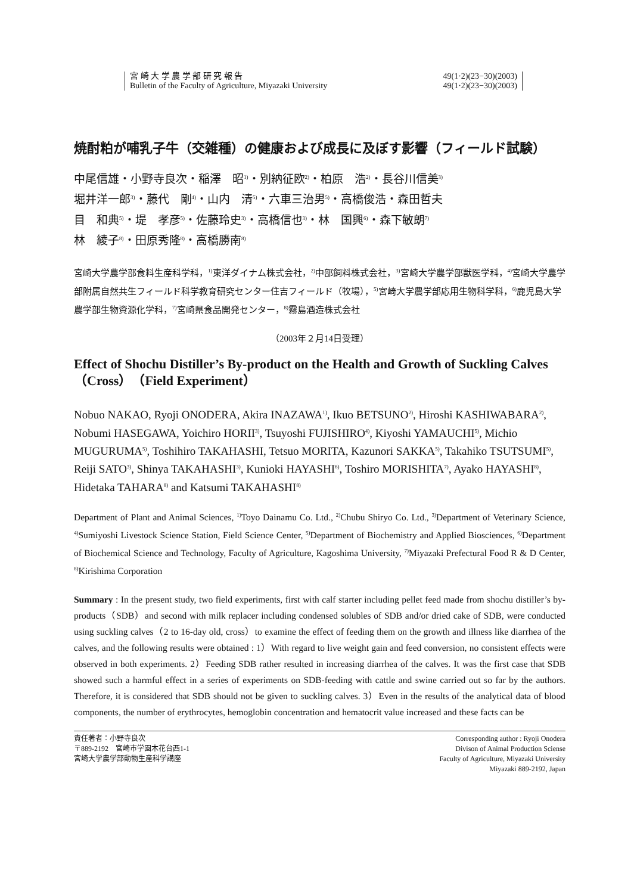宮 崎 大 学 農 学 部 研 究 報 告 49(1·2)(23−30)(2003)
Bulletin of the Faculty of Agriculture, Miyazaki University 49(1·2)(23−30)(2003)
焼酎粕が哺乳子牛（交雑種）の健康および成長に及ぼす影響（フィールド試験）
中尾信雄・小野寺良次・稲澤　昭<sup>1)</sup>・別納征欧<sup>2)</sup>・柏原　浩<sup>2)</sup>・長谷川信美<sup>3)</sup>
堀井洋一郎<sup>3)</sup>・藤代　剛<sup>4)</sup>・山内　清<sup>5)</sup>・六車三治男<sup>5)</sup>・高橋俊浩・森田哲夫
目　和典<sup>5)</sup>・堤　孝彦<sup>5)</sup>・佐藤玲史<sup>3)</sup>・高橋信也<sup>3)</sup>・林　国興<sup>6)</sup>・森下敏朗<sup>7)</sup>
林　綾子<sup>8)</sup>・田原秀隆<sup>8)</sup>・高橋勝南<sup>8)</sup>
宮崎大学農学部食料生産科学科，<sup>1)</sup>東洋ダイナム株式会社，<sup>2)</sup>中部飼料株式会社，<sup>3)</sup>宮崎大学農学部獣医学科，<sup>4)</sup>宮崎大学農学部附属自然共生フィールド科学教育研究センター住吉フィールド（牧場），<sup>5)</sup>宮崎大学農学部応用生物科学科，<sup>6)</sup>鹿児島大学農学部生物資源化学科，<sup>7)</sup>宮崎県食品開発センター，<sup>8)</sup>霧島酒造株式会社
（2003年２月14日受理）
Effect of Shochu Distiller’s By-product on the Health and Growth of Suckling Calves（Cross）（Field Experiment）
Nobuo NAKAO, Ryoji ONODERA, Akira INAZAWA<sup>1)</sup>, Ikuo BETSUNO<sup>2)</sup>, Hiroshi KASHIWABARA<sup>2)</sup>, Nobumi HASEGAWA, Yoichiro HORII<sup>3)</sup>, Tsuyoshi FUJISHIRO<sup>4)</sup>, Kiyoshi YAMAUCHI<sup>5)</sup>, Michio MUGURUMA<sup>5)</sup>, Toshihiro TAKAHASHI, Tetsuo MORITA, Kazunori SAKKA<sup>5)</sup>, Takahiko TSUTSUMI<sup>5)</sup>, Reiji SATO<sup>3)</sup>, Shinya TAKAHASHI<sup>3)</sup>, Kunioki HAYASHI<sup>6)</sup>, Toshiro MORISHITA<sup>7)</sup>, Ayako HAYASHI<sup>8)</sup>, Hidetaka TAHARA<sup>8)</sup> and Katsumi TAKAHASHI<sup>8)</sup>
Department of Plant and Animal Sciences, <sup>1)</sup>Toyo Dainamu Co. Ltd., <sup>2)</sup>Chubu Shiryo Co. Ltd., <sup>3)</sup>Department of Veterinary Science, <sup>4)</sup>Sumiyoshi Livestock Science Station, Field Science Center, <sup>5)</sup>Department of Biochemistry and Applied Biosciences, <sup>6)</sup>Department of Biochemical Science and Technology, Faculty of Agriculture, Kagoshima University, <sup>7)</sup>Miyazaki Prefectural Food R & D Center, <sup>8)</sup>Kirishima Corporation
Summary : In the present study, two field experiments, first with calf starter including pellet feed made from shochu distiller’s by-products（SDB）and second with milk replacer including condensed solubles of SDB and/or dried cake of SDB, were conducted using suckling calves（2 to 16-day old, cross）to examine the effect of feeding them on the growth and illness like diarrhea of the calves, and the following results were obtained : 1）With regard to live weight gain and feed conversion, no consistent effects were observed in both experiments. 2）Feeding SDB rather resulted in increasing diarrhea of the calves. It was the first case that SDB showed such a harmful effect in a series of experiments on SDB-feeding with cattle and swine carried out so far by the authors. Therefore, it is considered that SDB should not be given to suckling calves. 3）Even in the results of the analytical data of blood components, the number of erythrocytes, hemoglobin concentration and hematocrit value increased and these facts can be
責任著者：小野寺良次
〒889-2192　宮崎市学園木花台西1-1
宮崎大学農学部動物生産科学講座
Corresponding author : Ryoji Onodera
Divison of Animal Production Sciense
Faculty of Agriculture, Miyazaki University
Miyazaki 889-2192, Japan